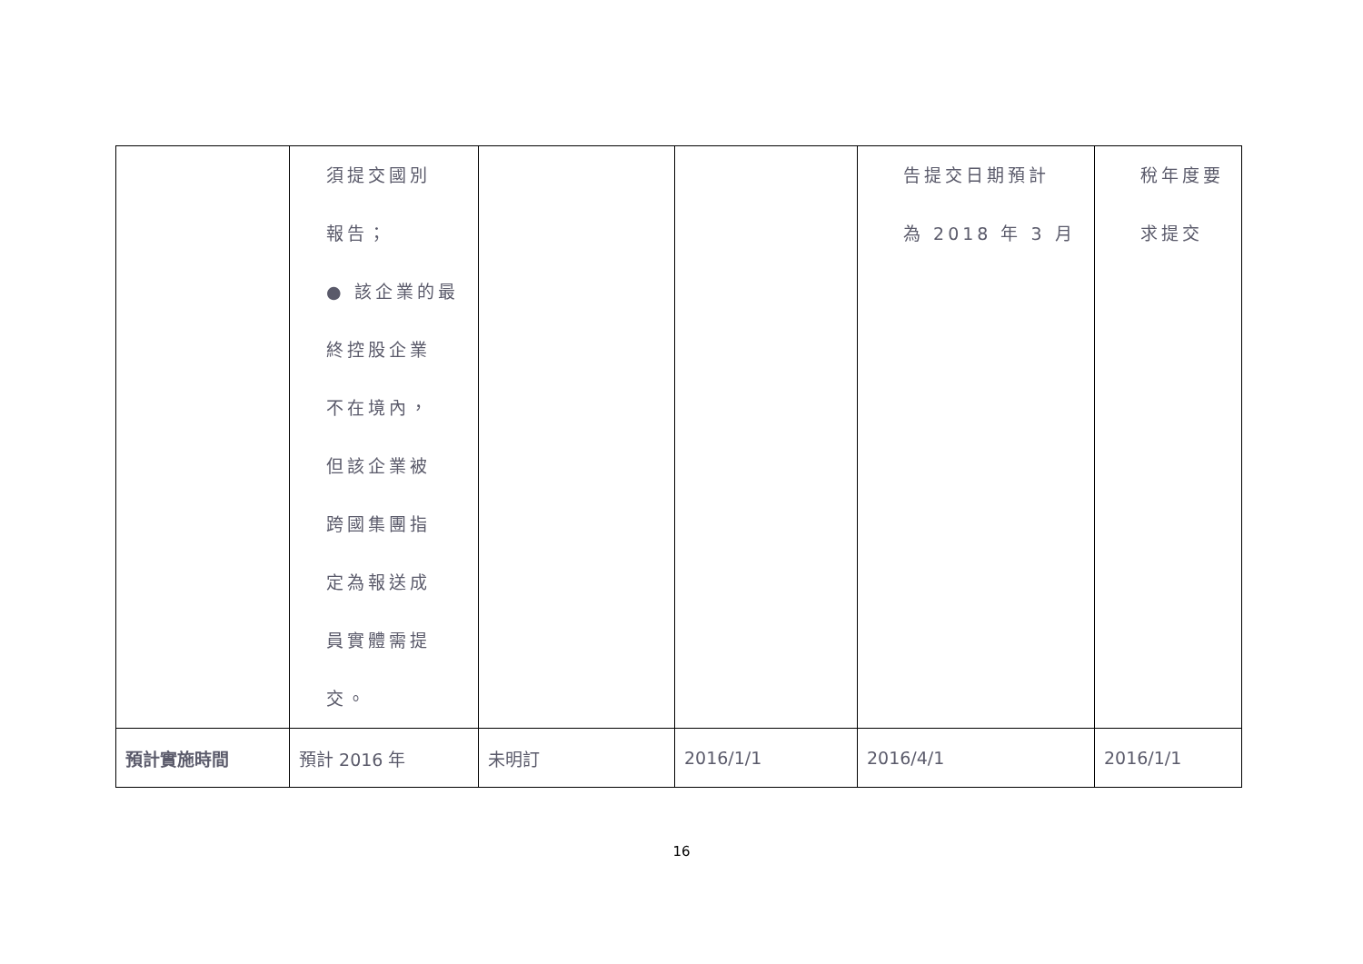| | 須提交國別 報告； ● 該企業的最 終控股企業 不在境內， 但該企業被 跨國集團指 定為報送成 員實體需提 交。 | | | 告提交日期預計 為 2018 年 3 月 | 稅年度要求提交 |
| 預計實施時間 | 預計 2016 年 | 未明訂 | 2016/1/1 | 2016/4/1 | 2016/1/1 |
16